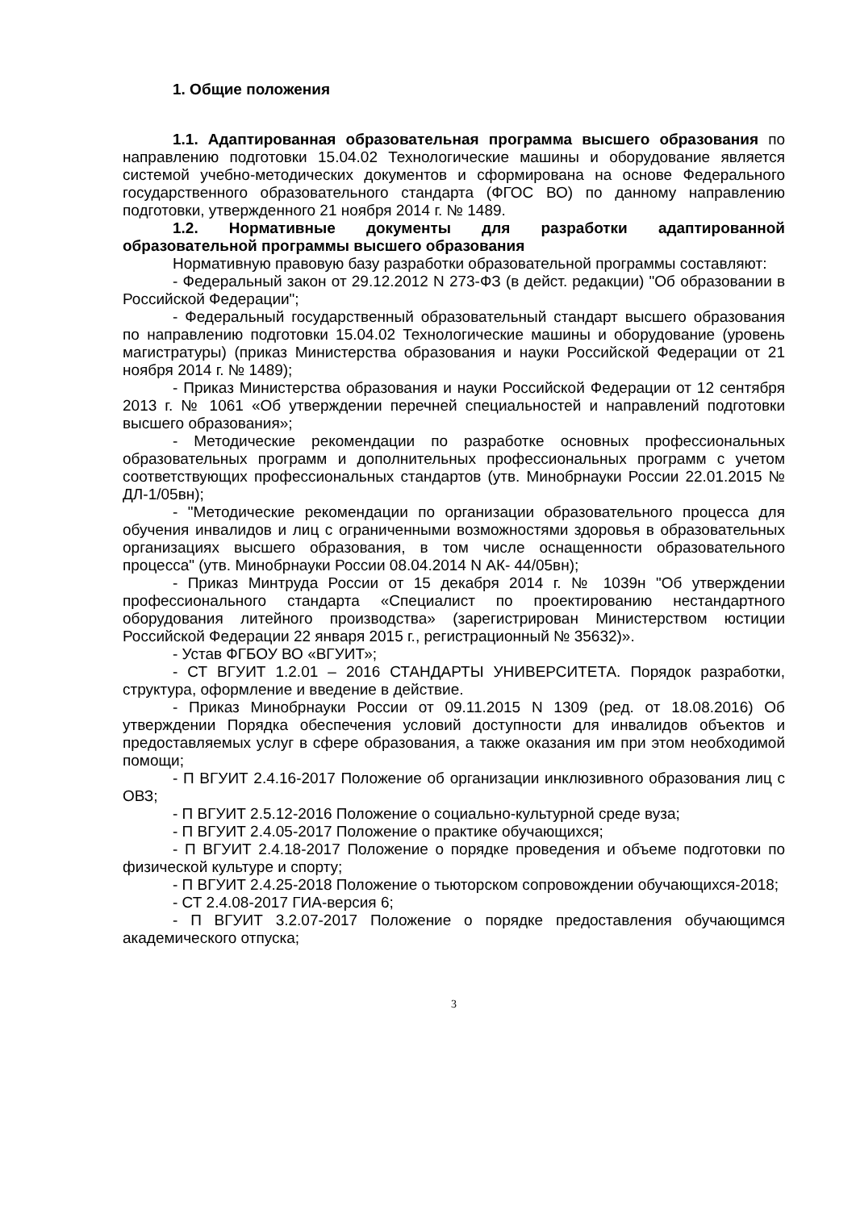1. Общие положения
1.1. Адаптированная образовательная программа высшего образования по направлению подготовки 15.04.02 Технологические машины и оборудование является системой учебно-методических документов и сформирована на основе Федерального государственного образовательного стандарта (ФГОС ВО) по данному направлению подготовки, утвержденного 21 ноября 2014 г. № 1489.
1.2. Нормативные документы для разработки адаптированной образовательной программы высшего образования
Нормативную правовую базу разработки образовательной программы составляют:
- Федеральный закон от 29.12.2012 N 273-ФЗ (в дейст. редакции) "Об образовании в Российской Федерации";
- Федеральный государственный образовательный стандарт высшего образования по направлению подготовки 15.04.02 Технологические машины и оборудование (уровень магистратуры) (приказ Министерства образования и науки Российской Федерации от 21 ноября 2014 г. № 1489);
- Приказ Министерства образования и науки Российской Федерации от 12 сентября 2013 г. № 1061 «Об утверждении перечней специальностей и направлений подготовки высшего образования»;
- Методические рекомендации по разработке основных профессиональных образовательных программ и дополнительных профессиональных программ с учетом соответствующих профессиональных стандартов (утв. Минобрнауки России 22.01.2015 № ДЛ-1/05вн);
- "Методические рекомендации по организации образовательного процесса для обучения инвалидов и лиц с ограниченными возможностями здоровья в образовательных организациях высшего образования, в том числе оснащенности образовательного процесса" (утв. Минобрнауки России 08.04.2014 N АК- 44/05вн);
- Приказ Минтруда России от 15 декабря 2014 г. № 1039н "Об утверждении профессионального стандарта «Специалист по проектированию нестандартного оборудования литейного производства» (зарегистрирован Министерством юстиции Российской Федерации 22 января 2015 г., регистрационный № 35632)».
- Устав ФГБОУ ВО «ВГУИТ»;
- СТ ВГУИТ 1.2.01 – 2016 СТАНДАРТЫ УНИВЕРСИТЕТА. Порядок разработки, структура, оформление и введение в действие.
- Приказ Минобрнауки России от 09.11.2015 N 1309 (ред. от 18.08.2016) Об утверждении Порядка обеспечения условий доступности для инвалидов объектов и предоставляемых услуг в сфере образования, а также оказания им при этом необходимой помощи;
- П ВГУИТ 2.4.16-2017 Положение об организации инклюзивного образования лиц с ОВЗ;
- П ВГУИТ 2.5.12-2016 Положение о социально-культурной среде вуза;
- П ВГУИТ 2.4.05-2017 Положение о практике обучающихся;
- П ВГУИТ 2.4.18-2017 Положение о порядке проведения и объеме подготовки по физической культуре и спорту;
- П ВГУИТ 2.4.25-2018 Положение о тьюторском сопровождении обучающихся-2018;
- СТ 2.4.08-2017 ГИА-версия 6;
- П ВГУИТ 3.2.07-2017 Положение о порядке предоставления обучающимся академического отпуска;
3